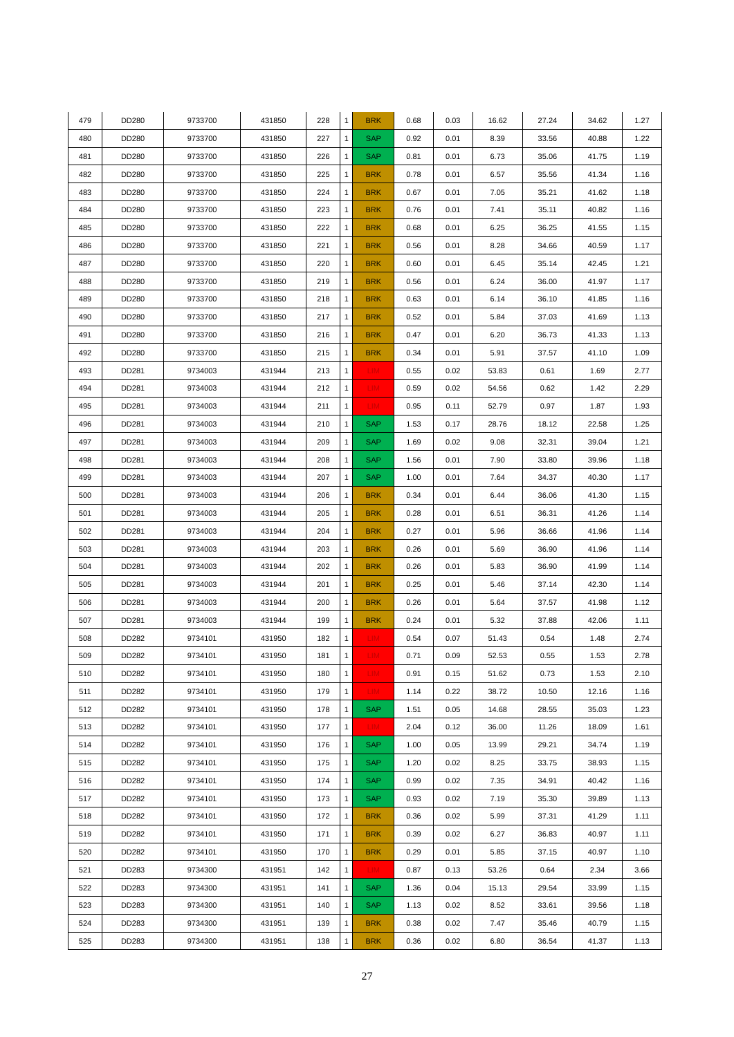| 479 | DD280 | 9733700 | 431850 | 228 | 1 | BRK | 0.68 | 0.03 | 16.62 | 27.24 | 34.62 | 1.27 |
| 480 | DD280 | 9733700 | 431850 | 227 | 1 | SAP | 0.92 | 0.01 | 8.39 | 33.56 | 40.88 | 1.22 |
| 481 | DD280 | 9733700 | 431850 | 226 | 1 | SAP | 0.81 | 0.01 | 6.73 | 35.06 | 41.75 | 1.19 |
| 482 | DD280 | 9733700 | 431850 | 225 | 1 | BRK | 0.78 | 0.01 | 6.57 | 35.56 | 41.34 | 1.16 |
| 483 | DD280 | 9733700 | 431850 | 224 | 1 | BRK | 0.67 | 0.01 | 7.05 | 35.21 | 41.62 | 1.18 |
| 484 | DD280 | 9733700 | 431850 | 223 | 1 | BRK | 0.76 | 0.01 | 7.41 | 35.11 | 40.82 | 1.16 |
| 485 | DD280 | 9733700 | 431850 | 222 | 1 | BRK | 0.68 | 0.01 | 6.25 | 36.25 | 41.55 | 1.15 |
| 486 | DD280 | 9733700 | 431850 | 221 | 1 | BRK | 0.56 | 0.01 | 8.28 | 34.66 | 40.59 | 1.17 |
| 487 | DD280 | 9733700 | 431850 | 220 | 1 | BRK | 0.60 | 0.01 | 6.45 | 35.14 | 42.45 | 1.21 |
| 488 | DD280 | 9733700 | 431850 | 219 | 1 | BRK | 0.56 | 0.01 | 6.24 | 36.00 | 41.97 | 1.17 |
| 489 | DD280 | 9733700 | 431850 | 218 | 1 | BRK | 0.63 | 0.01 | 6.14 | 36.10 | 41.85 | 1.16 |
| 490 | DD280 | 9733700 | 431850 | 217 | 1 | BRK | 0.52 | 0.01 | 5.84 | 37.03 | 41.69 | 1.13 |
| 491 | DD280 | 9733700 | 431850 | 216 | 1 | BRK | 0.47 | 0.01 | 6.20 | 36.73 | 41.33 | 1.13 |
| 492 | DD280 | 9733700 | 431850 | 215 | 1 | BRK | 0.34 | 0.01 | 5.91 | 37.57 | 41.10 | 1.09 |
| 493 | DD281 | 9734003 | 431944 | 213 | 1 | LIM | 0.55 | 0.02 | 53.83 | 0.61 | 1.69 | 2.77 |
| 494 | DD281 | 9734003 | 431944 | 212 | 1 | LIM | 0.59 | 0.02 | 54.56 | 0.62 | 1.42 | 2.29 |
| 495 | DD281 | 9734003 | 431944 | 211 | 1 | LIM | 0.95 | 0.11 | 52.79 | 0.97 | 1.87 | 1.93 |
| 496 | DD281 | 9734003 | 431944 | 210 | 1 | SAP | 1.53 | 0.17 | 28.76 | 18.12 | 22.58 | 1.25 |
| 497 | DD281 | 9734003 | 431944 | 209 | 1 | SAP | 1.69 | 0.02 | 9.08 | 32.31 | 39.04 | 1.21 |
| 498 | DD281 | 9734003 | 431944 | 208 | 1 | SAP | 1.56 | 0.01 | 7.90 | 33.80 | 39.96 | 1.18 |
| 499 | DD281 | 9734003 | 431944 | 207 | 1 | SAP | 1.00 | 0.01 | 7.64 | 34.37 | 40.30 | 1.17 |
| 500 | DD281 | 9734003 | 431944 | 206 | 1 | BRK | 0.34 | 0.01 | 6.44 | 36.06 | 41.30 | 1.15 |
| 501 | DD281 | 9734003 | 431944 | 205 | 1 | BRK | 0.28 | 0.01 | 6.51 | 36.31 | 41.26 | 1.14 |
| 502 | DD281 | 9734003 | 431944 | 204 | 1 | BRK | 0.27 | 0.01 | 5.96 | 36.66 | 41.96 | 1.14 |
| 503 | DD281 | 9734003 | 431944 | 203 | 1 | BRK | 0.26 | 0.01 | 5.69 | 36.90 | 41.96 | 1.14 |
| 504 | DD281 | 9734003 | 431944 | 202 | 1 | BRK | 0.26 | 0.01 | 5.83 | 36.90 | 41.99 | 1.14 |
| 505 | DD281 | 9734003 | 431944 | 201 | 1 | BRK | 0.25 | 0.01 | 5.46 | 37.14 | 42.30 | 1.14 |
| 506 | DD281 | 9734003 | 431944 | 200 | 1 | BRK | 0.26 | 0.01 | 5.64 | 37.57 | 41.98 | 1.12 |
| 507 | DD281 | 9734003 | 431944 | 199 | 1 | BRK | 0.24 | 0.01 | 5.32 | 37.88 | 42.06 | 1.11 |
| 508 | DD282 | 9734101 | 431950 | 182 | 1 | LIM | 0.54 | 0.07 | 51.43 | 0.54 | 1.48 | 2.74 |
| 509 | DD282 | 9734101 | 431950 | 181 | 1 | LIM | 0.71 | 0.09 | 52.53 | 0.55 | 1.53 | 2.78 |
| 510 | DD282 | 9734101 | 431950 | 180 | 1 | LIM | 0.91 | 0.15 | 51.62 | 0.73 | 1.53 | 2.10 |
| 511 | DD282 | 9734101 | 431950 | 179 | 1 | LIM | 1.14 | 0.22 | 38.72 | 10.50 | 12.16 | 1.16 |
| 512 | DD282 | 9734101 | 431950 | 178 | 1 | SAP | 1.51 | 0.05 | 14.68 | 28.55 | 35.03 | 1.23 |
| 513 | DD282 | 9734101 | 431950 | 177 | 1 | LIM | 2.04 | 0.12 | 36.00 | 11.26 | 18.09 | 1.61 |
| 514 | DD282 | 9734101 | 431950 | 176 | 1 | SAP | 1.00 | 0.05 | 13.99 | 29.21 | 34.74 | 1.19 |
| 515 | DD282 | 9734101 | 431950 | 175 | 1 | SAP | 1.20 | 0.02 | 8.25 | 33.75 | 38.93 | 1.15 |
| 516 | DD282 | 9734101 | 431950 | 174 | 1 | SAP | 0.99 | 0.02 | 7.35 | 34.91 | 40.42 | 1.16 |
| 517 | DD282 | 9734101 | 431950 | 173 | 1 | SAP | 0.93 | 0.02 | 7.19 | 35.30 | 39.89 | 1.13 |
| 518 | DD282 | 9734101 | 431950 | 172 | 1 | BRK | 0.36 | 0.02 | 5.99 | 37.31 | 41.29 | 1.11 |
| 519 | DD282 | 9734101 | 431950 | 171 | 1 | BRK | 0.39 | 0.02 | 6.27 | 36.83 | 40.97 | 1.11 |
| 520 | DD282 | 9734101 | 431950 | 170 | 1 | BRK | 0.29 | 0.01 | 5.85 | 37.15 | 40.97 | 1.10 |
| 521 | DD283 | 9734300 | 431951 | 142 | 1 | LIM | 0.87 | 0.13 | 53.26 | 0.64 | 2.34 | 3.66 |
| 522 | DD283 | 9734300 | 431951 | 141 | 1 | SAP | 1.36 | 0.04 | 15.13 | 29.54 | 33.99 | 1.15 |
| 523 | DD283 | 9734300 | 431951 | 140 | 1 | SAP | 1.13 | 0.02 | 8.52 | 33.61 | 39.56 | 1.18 |
| 524 | DD283 | 9734300 | 431951 | 139 | 1 | BRK | 0.38 | 0.02 | 7.47 | 35.46 | 40.79 | 1.15 |
| 525 | DD283 | 9734300 | 431951 | 138 | 1 | BRK | 0.36 | 0.02 | 6.80 | 36.54 | 41.37 | 1.13 |
27